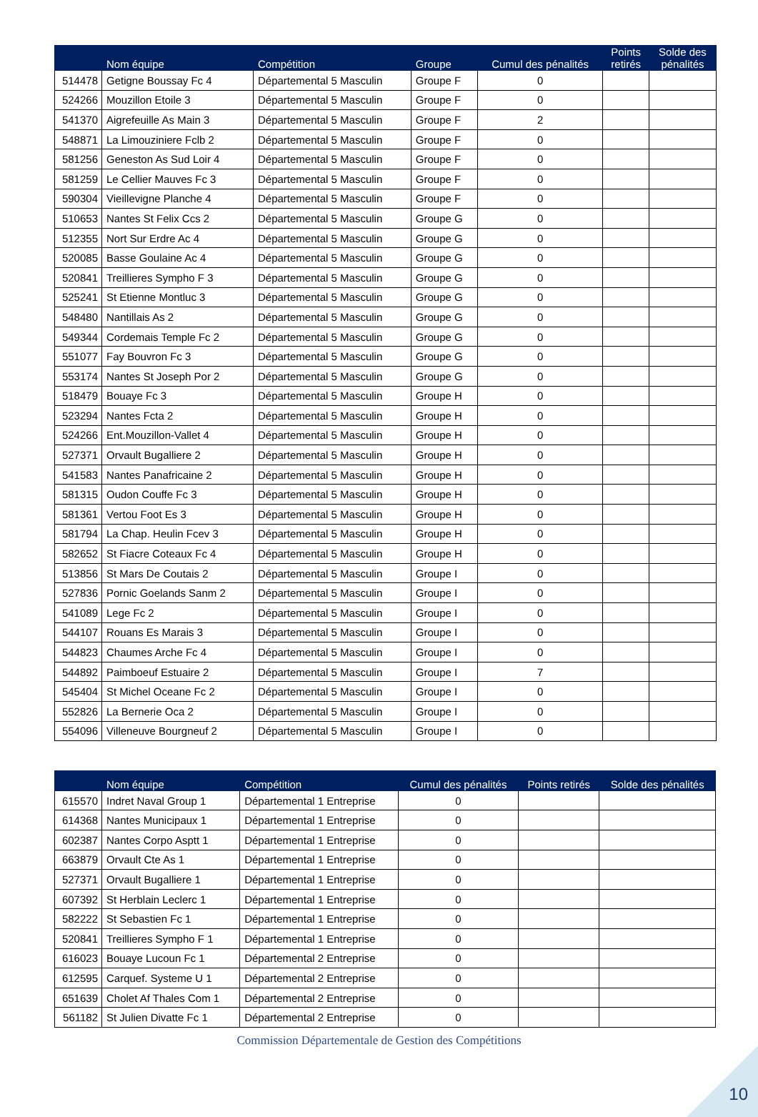| | Nom équipe | Compétition | Groupe | Cumul des pénalités | Points retirés | Solde des pénalités |
| --- | --- | --- | --- | --- | --- | --- |
| 514478 | Getigne Boussay Fc 4 | Départemental 5 Masculin | Groupe F | 0 | | |
| 524266 | Mouzillon Etoile 3 | Départemental 5 Masculin | Groupe F | 0 | | |
| 541370 | Aigrefeuille As Main 3 | Départemental 5 Masculin | Groupe F | 2 | | |
| 548871 | La Limouziniere Fclb 2 | Départemental 5 Masculin | Groupe F | 0 | | |
| 581256 | Geneston As Sud Loir 4 | Départemental 5 Masculin | Groupe F | 0 | | |
| 581259 | Le Cellier Mauves Fc 3 | Départemental 5 Masculin | Groupe F | 0 | | |
| 590304 | Vieillevigne Planche 4 | Départemental 5 Masculin | Groupe F | 0 | | |
| 510653 | Nantes St Felix Ccs 2 | Départemental 5 Masculin | Groupe G | 0 | | |
| 512355 | Nort Sur Erdre Ac 4 | Départemental 5 Masculin | Groupe G | 0 | | |
| 520085 | Basse Goulaine Ac 4 | Départemental 5 Masculin | Groupe G | 0 | | |
| 520841 | Treillieres Sympho F 3 | Départemental 5 Masculin | Groupe G | 0 | | |
| 525241 | St Etienne Montluc 3 | Départemental 5 Masculin | Groupe G | 0 | | |
| 548480 | Nantillais As 2 | Départemental 5 Masculin | Groupe G | 0 | | |
| 549344 | Cordemais Temple Fc 2 | Départemental 5 Masculin | Groupe G | 0 | | |
| 551077 | Fay Bouvron Fc 3 | Départemental 5 Masculin | Groupe G | 0 | | |
| 553174 | Nantes St Joseph Por 2 | Départemental 5 Masculin | Groupe G | 0 | | |
| 518479 | Bouaye Fc 3 | Départemental 5 Masculin | Groupe H | 0 | | |
| 523294 | Nantes Fcta 2 | Départemental 5 Masculin | Groupe H | 0 | | |
| 524266 | Ent.Mouzillon-Vallet 4 | Départemental 5 Masculin | Groupe H | 0 | | |
| 527371 | Orvault Bugalliere 2 | Départemental 5 Masculin | Groupe H | 0 | | |
| 541583 | Nantes Panafricaine 2 | Départemental 5 Masculin | Groupe H | 0 | | |
| 581315 | Oudon Couffe Fc 3 | Départemental 5 Masculin | Groupe H | 0 | | |
| 581361 | Vertou Foot Es 3 | Départemental 5 Masculin | Groupe H | 0 | | |
| 581794 | La Chap. Heulin Fcev 3 | Départemental 5 Masculin | Groupe H | 0 | | |
| 582652 | St Fiacre Coteaux Fc 4 | Départemental 5 Masculin | Groupe H | 0 | | |
| 513856 | St Mars De Coutais 2 | Départemental 5 Masculin | Groupe I | 0 | | |
| 527836 | Pornic Goelands Sanm 2 | Départemental 5 Masculin | Groupe I | 0 | | |
| 541089 | Lege Fc 2 | Départemental 5 Masculin | Groupe I | 0 | | |
| 544107 | Rouans Es Marais 3 | Départemental 5 Masculin | Groupe I | 0 | | |
| 544823 | Chaumes Arche Fc 4 | Départemental 5 Masculin | Groupe I | 0 | | |
| 544892 | Paimboeuf Estuaire 2 | Départemental 5 Masculin | Groupe I | 7 | | |
| 545404 | St Michel Oceane Fc 2 | Départemental 5 Masculin | Groupe I | 0 | | |
| 552826 | La Bernerie Oca 2 | Départemental 5 Masculin | Groupe I | 0 | | |
| 554096 | Villeneuve Bourgneuf 2 | Départemental 5 Masculin | Groupe I | 0 | | |
| | Nom équipe | Compétition | Cumul des pénalités | Points retirés | Solde des pénalités |
| --- | --- | --- | --- | --- | --- |
| 615570 | Indret Naval Group 1 | Départemental 1 Entreprise | 0 | | |
| 614368 | Nantes Municipaux 1 | Départemental 1 Entreprise | 0 | | |
| 602387 | Nantes Corpo Asptt 1 | Départemental 1 Entreprise | 0 | | |
| 663879 | Orvault Cte As 1 | Départemental 1 Entreprise | 0 | | |
| 527371 | Orvault Bugalliere 1 | Départemental 1 Entreprise | 0 | | |
| 607392 | St Herblain Leclerc 1 | Départemental 1 Entreprise | 0 | | |
| 582222 | St Sebastien Fc 1 | Départemental 1 Entreprise | 0 | | |
| 520841 | Treillieres Sympho F 1 | Départemental 1 Entreprise | 0 | | |
| 616023 | Bouaye Lucoun Fc 1 | Départemental 2 Entreprise | 0 | | |
| 612595 | Carquef. Systeme U 1 | Départemental 2 Entreprise | 0 | | |
| 651639 | Cholet Af Thales Com 1 | Départemental 2 Entreprise | 0 | | |
| 561182 | St Julien Divatte Fc 1 | Départemental 2 Entreprise | 0 | | |
Commission Départementale de Gestion des Compétitions
10